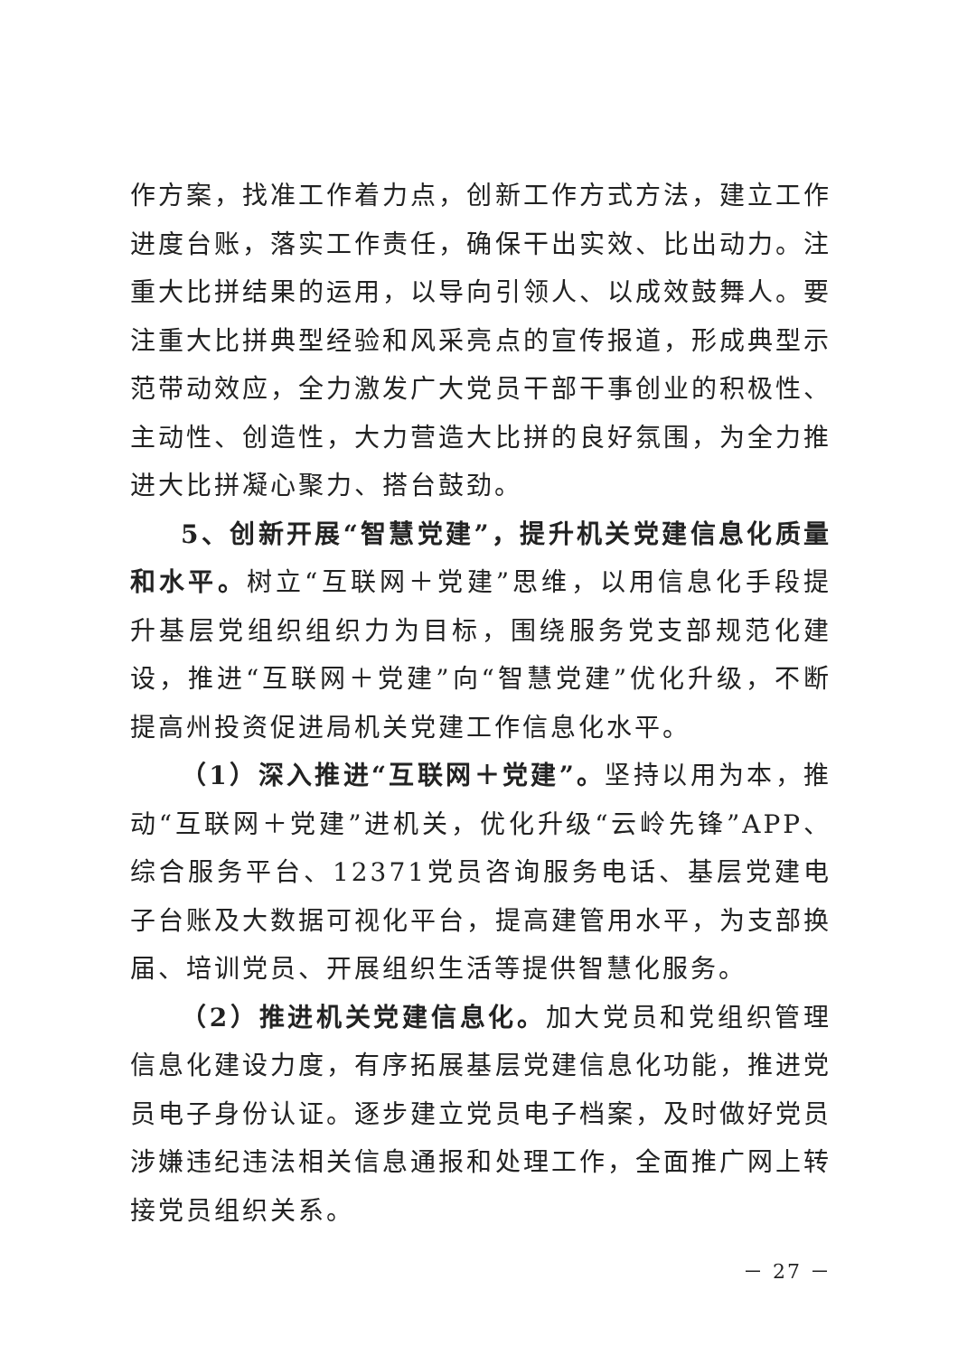作方案，找准工作着力点，创新工作方式方法，建立工作进度台账，落实工作责任，确保干出实效、比出动力。注重大比拼结果的运用，以导向引领人、以成效鼓舞人。要注重大比拼典型经验和风采亮点的宣传报道，形成典型示范带动效应，全力激发广大党员干部干事创业的积极性、主动性、创造性，大力营造大比拼的良好氛围，为全力推进大比拼凝心聚力、搭台鼓劲。
5、创新开展“智慧党建”，提升机关党建信息化质量和水平。树立“互联网＋党建”思维，以用信息化手段提升基层党组织组织力为目标，围绕服务党支部规范化建设，推进“互联网＋党建”向“智慧党建”优化升级，不断提高州投资促进局机关党建工作信息化水平。
（1）深入推进“互联网＋党建”。坚持以用为本，推动“互联网＋党建”进机关，优化升级“云岭先锋”APP、综合服务平台、12371党员咨询服务电话、基层党建电子台账及大数据可视化平台，提高建管用水平，为支部换届、培训党员、开展组织生活等提供智慧化服务。
（2）推进机关党建信息化。加大党员和党组织管理信息化建设力度，有序拓展基层党建信息化功能，推进党员电子身份认证。逐步建立党员电子档案，及时做好党员涉嫌违纪违法相关信息通报和处理工作，全面推广网上转接党员组织关系。
－ 27 －